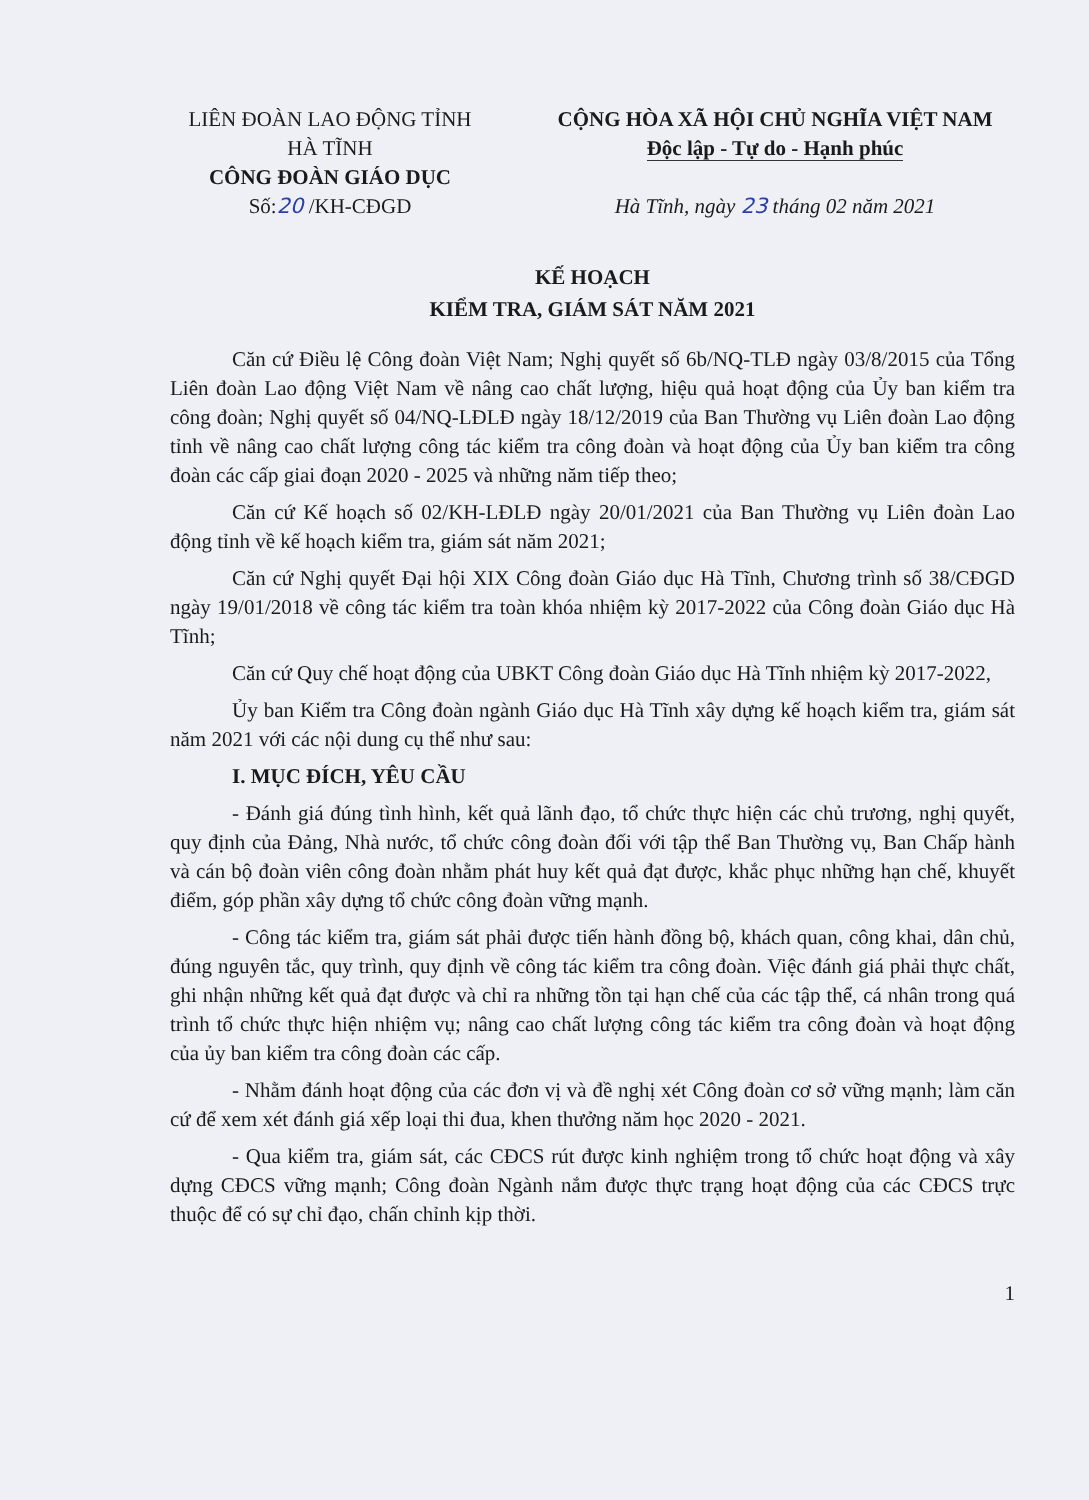LIÊN ĐOÀN LAO ĐỘNG TỈNH
HÀ TĨNH
CÔNG ĐOÀN GIÁO DỤC
Số:20 /KH-CĐGD
CỘNG HÒA XÃ HỘI CHỦ NGHĨA VIỆT NAM
Độc lập - Tự do - Hạnh phúc
Hà Tĩnh, ngày 23 tháng 02 năm 2021
KẾ HOẠCH
KIỂM TRA, GIÁM SÁT NĂM 2021
Căn cứ Điều lệ Công đoàn Việt Nam; Nghị quyết số 6b/NQ-TLĐ ngày 03/8/2015 của Tổng Liên đoàn Lao động Việt Nam về nâng cao chất lượng, hiệu quả hoạt động của Ủy ban kiểm tra công đoàn; Nghị quyết số 04/NQ-LĐLĐ ngày 18/12/2019 của Ban Thường vụ Liên đoàn Lao động tỉnh về nâng cao chất lượng công tác kiểm tra công đoàn và hoạt động của Ủy ban kiểm tra công đoàn các cấp giai đoạn 2020 - 2025 và những năm tiếp theo;
Căn cứ Kế hoạch số 02/KH-LĐLĐ ngày 20/01/2021 của Ban Thường vụ Liên đoàn Lao động tỉnh về kế hoạch kiểm tra, giám sát năm 2021;
Căn cứ Nghị quyết Đại hội XIX Công đoàn Giáo dục Hà Tĩnh, Chương trình số 38/CĐGD ngày 19/01/2018 về công tác kiểm tra toàn khóa nhiệm kỳ 2017-2022 của Công đoàn Giáo dục Hà Tĩnh;
Căn cứ Quy chế hoạt động của UBKT Công đoàn Giáo dục Hà Tĩnh nhiệm kỳ 2017-2022,
Ủy ban Kiểm tra Công đoàn ngành Giáo dục Hà Tĩnh xây dựng kế hoạch kiểm tra, giám sát năm 2021 với các nội dung cụ thể như sau:
I. MỤC ĐÍCH, YÊU CẦU
- Đánh giá đúng tình hình, kết quả lãnh đạo, tổ chức thực hiện các chủ trương, nghị quyết, quy định của Đảng, Nhà nước, tổ chức công đoàn đối với tập thể Ban Thường vụ, Ban Chấp hành và cán bộ đoàn viên công đoàn nhằm phát huy kết quả đạt được, khắc phục những hạn chế, khuyết điểm, góp phần xây dựng tổ chức công đoàn vững mạnh.
- Công tác kiểm tra, giám sát phải được tiến hành đồng bộ, khách quan, công khai, dân chủ, đúng nguyên tắc, quy trình, quy định về công tác kiểm tra công đoàn. Việc đánh giá phải thực chất, ghi nhận những kết quả đạt được và chỉ ra những tồn tại hạn chế của các tập thể, cá nhân trong quá trình tổ chức thực hiện nhiệm vụ; nâng cao chất lượng công tác kiểm tra công đoàn và hoạt động của ủy ban kiểm tra công đoàn các cấp.
- Nhằm đánh hoạt động của các đơn vị và đề nghị xét Công đoàn cơ sở vững mạnh; làm căn cứ để xem xét đánh giá xếp loại thi đua, khen thưởng năm học 2020 - 2021.
- Qua kiểm tra, giám sát, các CĐCS rút được kinh nghiệm trong tổ chức hoạt động và xây dựng CĐCS vững mạnh; Công đoàn Ngành nắm được thực trạng hoạt động của các CĐCS trực thuộc để có sự chỉ đạo, chấn chỉnh kịp thời.
1